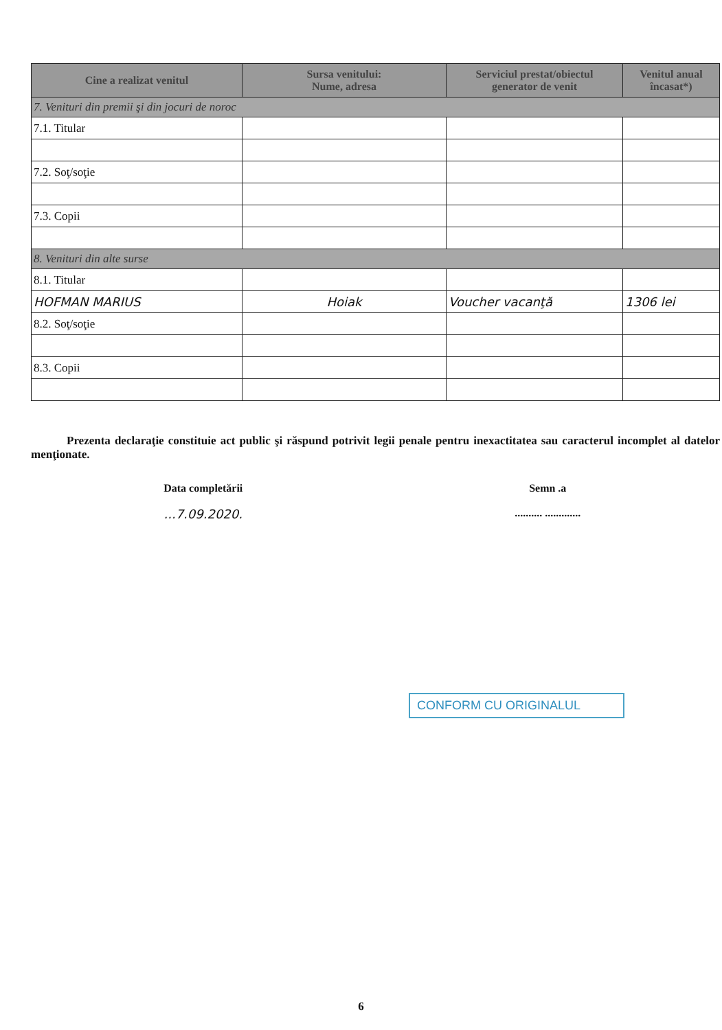| Cine a realizat venitul | Sursa venitului: Nume, adresa | Serviciul prestat/obiectul generator de venit | Venitul anual încasat*) |
| --- | --- | --- | --- |
| 7. Venituri din premii şi din jocuri de noroc | | | |
| 7.1. Titular | | | |
| 7.2. Soţ/soţie | | | |
| 7.3. Copii | | | |
| 8. Venituri din alte surse | | | |
| 8.1. Titular | | | |
| HOFMAN MARIUS | Hoiak | Voucher vacanţă | 1306 lei |
| 8.2. Soţ/soţie | | | |
| 8.3. Copii | | | |
Prezenta declaraţie constituie act public şi răspund potrivit legii penale pentru inexactitatea sau caracterul incomplet al datelor menţionate.
Data completării
...7.09.2020.
Semn .a
.......... .............
CONFORM CU ORIGINALUL
6